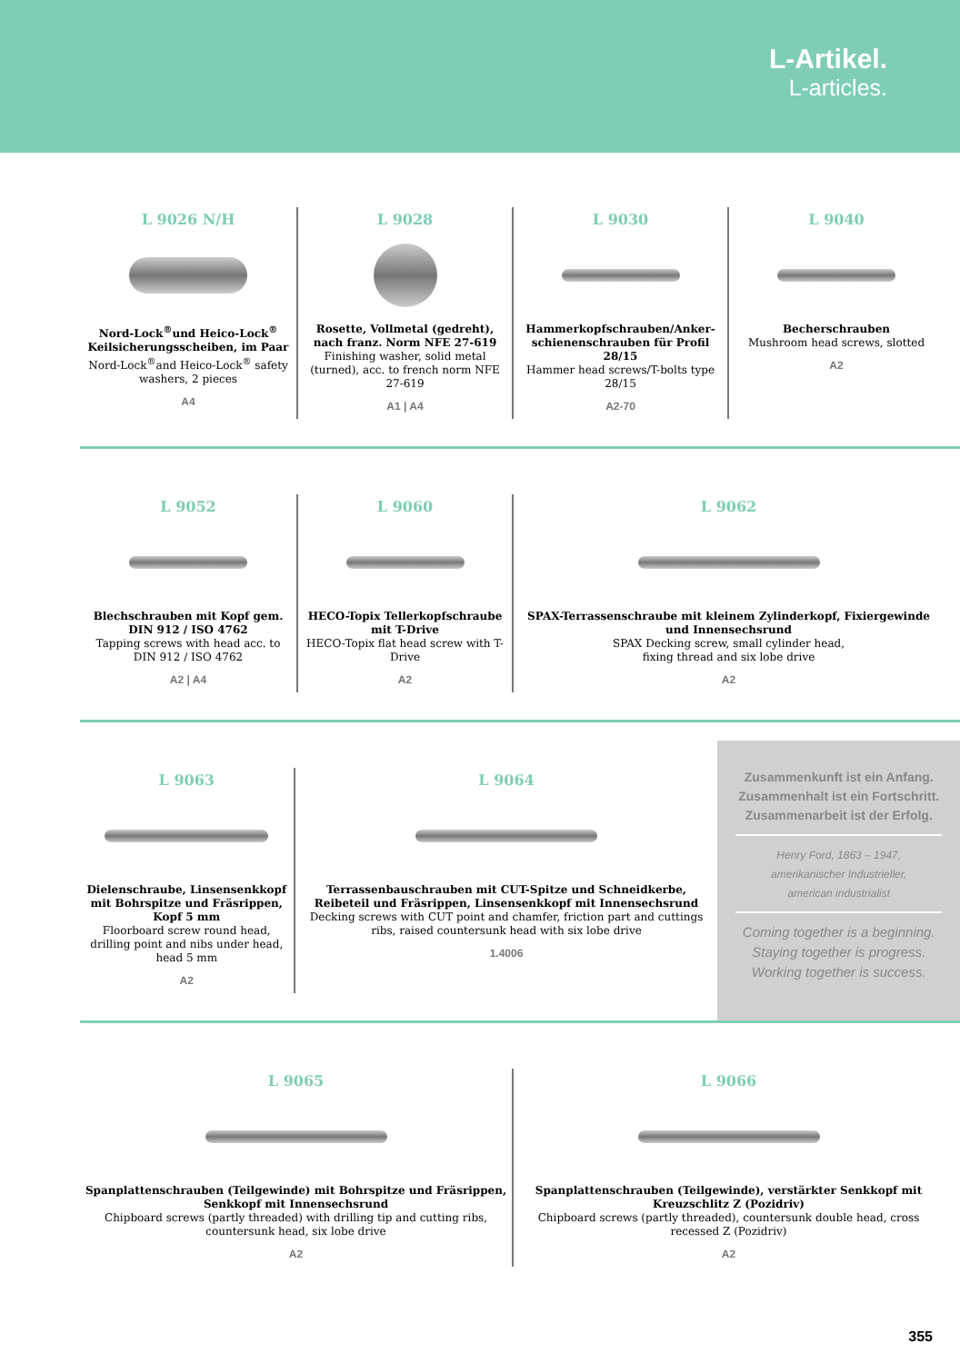L-Artikel.
L-articles.
L 9026 N/H
Nord-Lock<sup>®</sup>und Heico-Lock<sup>®</sup> Keilsicherungsscheiben, im Paar
Nord-Lock<sup>®</sup>and Heico-Lock<sup>®</sup> safety washers, 2 pieces
A4
L 9028
Rosette, Vollmetal (gedreht), nach franz. Norm NFE 27-619
Finishing washer, solid metal (turned), acc. to french norm NFE 27-619
A1 | A4
L 9030
Hammerkopfschrauben/Anker-schienenschrauben für Profil 28/15
Hammer head screws/T-bolts type 28/15
A2-70
L 9040
Becherschrauben
Mushroom head screws, slotted
A2
L 9052
Blechschrauben mit Kopf gem. DIN 912 / ISO 4762
Tapping screws with head acc. to DIN 912 / ISO 4762
A2 | A4
L 9060
HECO-Topix Tellerkopfschraube mit T-Drive
HECO-Topix flat head screw with T-Drive
A2
L 9062
SPAX-Terrassenschraube mit kleinem Zylinderkopf, Fixiergewinde und Innensechsrund
SPAX Decking screw, small cylinder head,
fixing thread and six lobe drive
A2
L 9063
Dielenschraube, Linsensenkkopf mit Bohrspitze und Fräsrippen, Kopf 5 mm
Floorboard screw round head, drilling point and nibs under head, head 5 mm
A2
L 9064
Terrassenbauschrauben mit CUT-Spitze und Schneidkerbe, Reibeteil und Fräsrippen, Linsensenkkopf mit Innensechsrund
Decking screws with CUT point and chamfer, friction part and cuttings ribs, raised countersunk head with six lobe drive
1.4006
Zusammenkunft ist ein Anfang. Zusammenhalt ist ein Fortschritt. Zusammenarbeit ist der Erfolg.
Henry Ford, 1863 – 1947,
amerikanischer Industrieller,
american industrialist
Coming together is a beginning. Staying together is progress. Working together is success.
L 9065
Spanplattenschrauben (Teilgewinde) mit Bohrspitze und Fräsrippen, Senkkopf mit Innensechsrund
Chipboard screws (partly threaded) with drilling tip and cutting ribs, countersunk head, six lobe drive
A2
L 9066
Spanplattenschrauben (Teilgewinde), verstärkter Senkkopf mit Kreuzschlitz Z (Pozidriv)
Chipboard screws (partly threaded), countersunk double head, cross recessed Z (Pozidriv)
A2
355